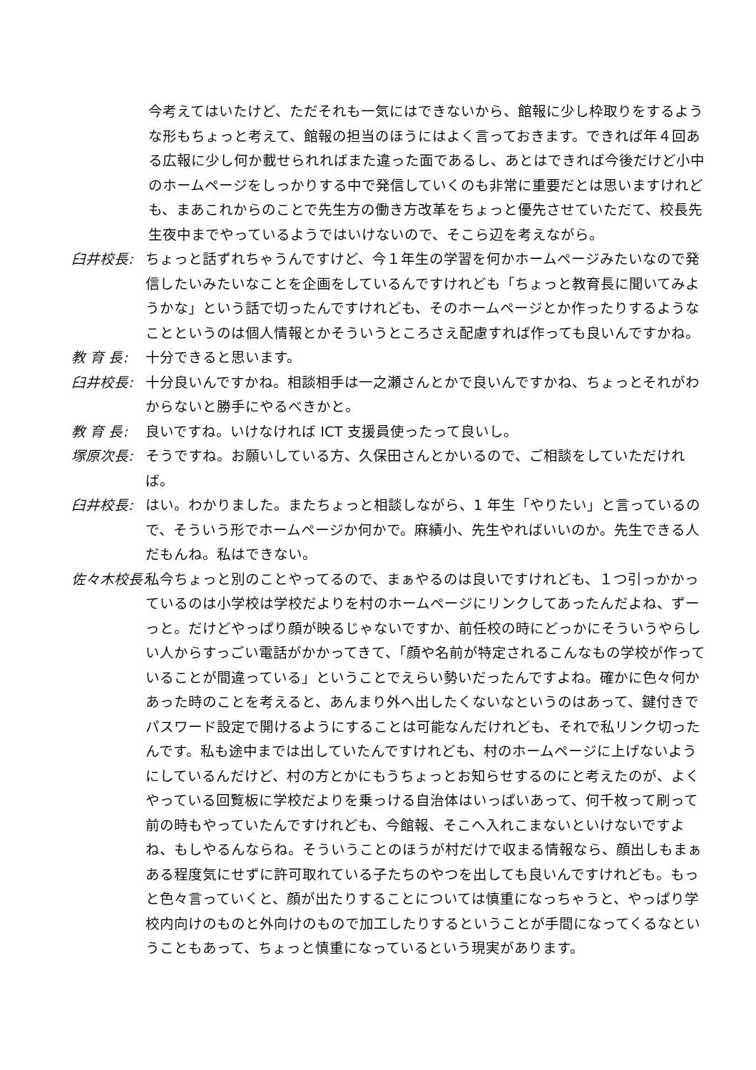今考えてはいたけど、ただそれも一気にはできないから、館報に少し枠取りをするような形もちょっと考えて、館報の担当のほうにはよく言っておきます。できれば年４回ある広報に少し何か載せられればまた違った面であるし、あとはできれば今後だけど小中のホームページをしっかりする中で発信していくのも非常に重要だとは思いますけれども、まあこれからのことで先生方の働き方改革をちょっと優先させていただて、校長先生夜中までやっているようではいけないので、そこら辺を考えながら。
臼井校長: ちょっと話ずれちゃうんですけど、今１年生の学習を何かホームページみたいなので発信したいみたいなことを企画をしているんですけれども「ちょっと教育長に聞いてみようかな」という話で切ったんですけれども、そのホームページとか作ったりするようなことというのは個人情報とかそういうところさえ配慮すれば作っても良いんですかね。
教 育 長: 十分できると思います。
臼井校長: 十分良いんですかね。相談相手は一之瀬さんとかで良いんですかね、ちょっとそれがわからないと勝手にやるべきかと。
教 育 長: 良いですね。いけなければ ICT 支援員使ったって良いし。
塚原次長: そうですね。お願いしている方、久保田さんとかいるので、ご相談をしていただければ。
臼井校長: はい。わかりました。またちょっと相談しながら、1 年生「やりたい」と言っているので、そういう形でホームページか何かで。麻績小、先生やればいいのか。先生できる人だもんね。私はできない。
佐々木校長: 私今ちょっと別のことやってるので、まぁやるのは良いですけれども、１つ引っかかっているのは小学校は学校だよりを村のホームページにリンクしてあったんだよね、ずーっと。だけどやっぱり顔が映るじゃないですか、前任校の時にどっかにそういうやらしい人からすっごい電話がかかってきて、「顔や名前が特定されるこんなもの学校が作っていることが間違っている」ということでえらい勢いだったんですよね。確かに色々何かあった時のことを考えると、あんまり外へ出したくないなというのはあって、鍵付きでパスワード設定で開けるようにすることは可能なんだけれども、それで私リンク切ったんです。私も途中までは出していたんですけれども、村のホームページに上げないようにしているんだけど、村の方とかにもうちょっとお知らせするのにと考えたのが、よくやっている回覧板に学校だよりを乗っける自治体はいっぱいあって、何千枚って刷って前の時もやっていたんですけれども、今館報、そこへ入れこまないといけないですよね、もしやるんならね。そういうことのほうが村だけで収まる情報なら、顔出しもまぁある程度気にせずに許可取れている子たちのやつを出しても良いんですけれども。もっと色々言っていくと、顔が出たりすることについては慎重になっちゃうと、やっぱり学校内向けのものと外向けのもので加工したりするということが手間になってくるなということもあって、ちょっと慎重になっているという現実があります。